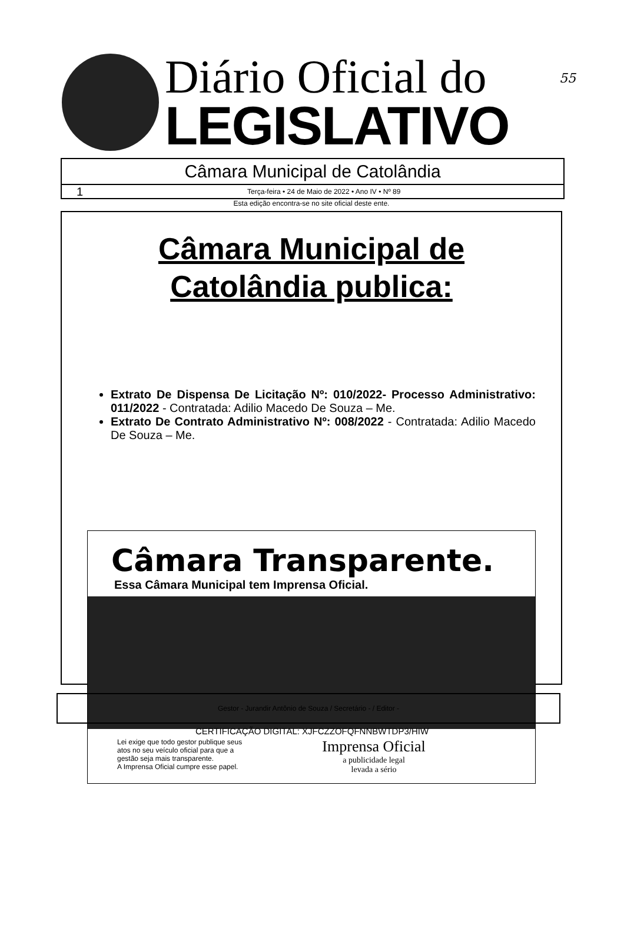55
Diário Oficial do
LEGISLATIVO
Câmara Municipal de Catolândia
1 Terça-feira • 24 de Maio de 2022 • Ano IV • Nº 89
Esta edição encontra-se no site oficial deste ente.
Câmara Municipal de
Catolândia publica:
Extrato De Dispensa De Licitação Nº: 010/2022- Processo Administrativo: 011/2022 - Contratada: Adilio Macedo De Souza – Me.
Extrato De Contrato Administrativo Nº: 008/2022 - Contratada: Adilio Macedo De Souza – Me.
Câmara Transparente.
Essa Câmara Municipal tem Imprensa Oficial.
Lei exige que todo gestor publique seus
atos no seu veículo oficial para que a
gestão seja mais transparente.
A Imprensa Oficial cumpre esse papel.
Imprensa Oficial
a publicidade legal
levada a sério
Gestor - Jurandir Antônio de Souza / Secretário - / Editor -
CERTIFICAÇÃO DIGITAL: XJFCZZOFQFNNBWTDP3/HIW